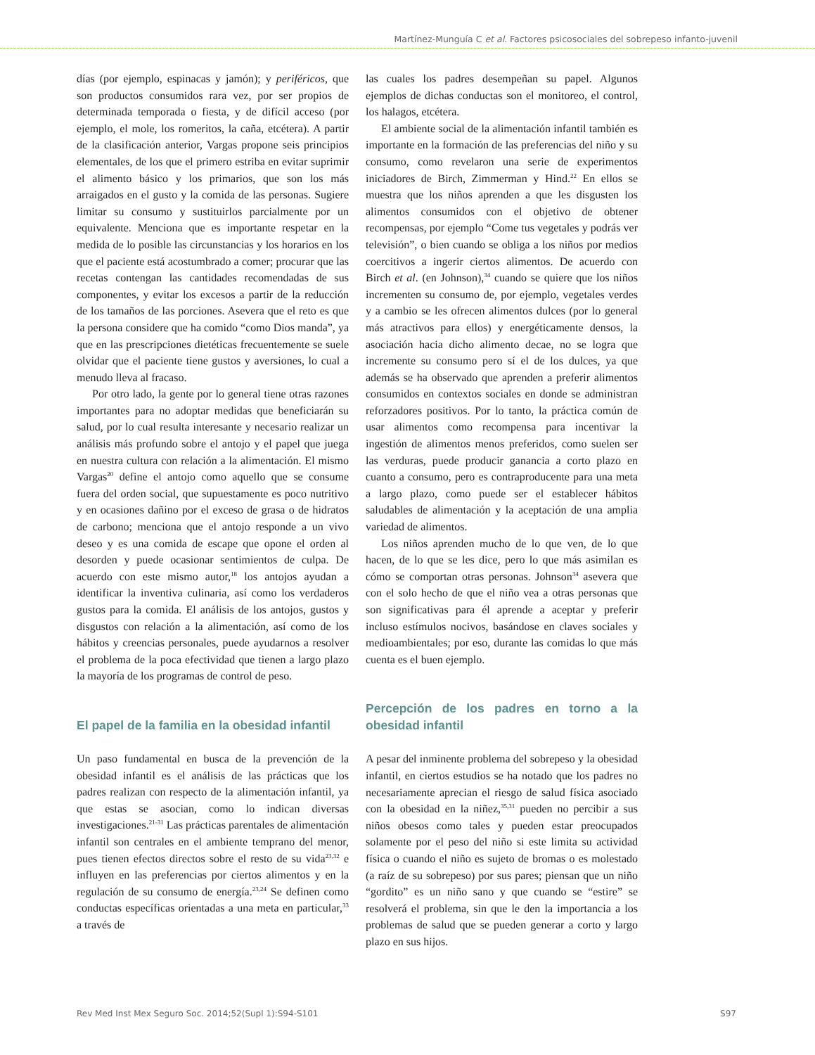Martínez-Munguía C et al. Factores psicosociales del sobrepeso infanto-juvenil
días (por ejemplo, espinacas y jamón); y periféricos, que son productos consumidos rara vez, por ser propios de determinada temporada o fiesta, y de difícil acceso (por ejemplo, el mole, los romeritos, la caña, etcétera). A partir de la clasificación anterior, Vargas propone seis principios elementales, de los que el primero estriba en evitar suprimir el alimento básico y los primarios, que son los más arraigados en el gusto y la comida de las personas. Sugiere limitar su consumo y sustituirlos parcialmente por un equivalente. Menciona que es importante respetar en la medida de lo posible las circunstancias y los horarios en los que el paciente está acostumbrado a comer; procurar que las recetas contengan las cantidades recomendadas de sus componentes, y evitar los excesos a partir de la reducción de los tamaños de las porciones. Asevera que el reto es que la persona considere que ha comido “como Dios manda”, ya que en las prescripciones dietéticas frecuentemente se suele olvidar que el paciente tiene gustos y aversiones, lo cual a menudo lleva al fracaso.
Por otro lado, la gente por lo general tiene otras razones importantes para no adoptar medidas que beneficiarán su salud, por lo cual resulta interesante y necesario realizar un análisis más profundo sobre el antojo y el papel que juega en nuestra cultura con relación a la alimentación. El mismo Vargas<sup>20</sup> define el antojo como aquello que se consume fuera del orden social, que supuestamente es poco nutritivo y en ocasiones dañino por el exceso de grasa o de hidratos de carbono; menciona que el antojo responde a un vivo deseo y es una comida de escape que opone el orden al desorden y puede ocasionar sentimientos de culpa. De acuerdo con este mismo autor,<sup>18</sup> los antojos ayudan a identificar la inventiva culinaria, así como los verdaderos gustos para la comida. El análisis de los antojos, gustos y disgustos con relación a la alimentación, así como de los hábitos y creencias personales, puede ayudarnos a resolver el problema de la poca efectividad que tienen a largo plazo la mayoría de los programas de control de peso.
El papel de la familia en la obesidad infantil
Un paso fundamental en busca de la prevención de la obesidad infantil es el análisis de las prácticas que los padres realizan con respecto de la alimentación infantil, ya que estas se asocian, como lo indican diversas investigaciones.<sup>21-31</sup> Las prácticas parentales de alimentación infantil son centrales en el ambiente temprano del menor, pues tienen efectos directos sobre el resto de su vida<sup>23,32</sup> e influyen en las preferencias por ciertos alimentos y en la regulación de su consumo de energía.<sup>23,24</sup> Se definen como conductas específicas orientadas a una meta en particular,<sup>33</sup> a través de
las cuales los padres desempeñan su papel. Algunos ejemplos de dichas conductas son el monitoreo, el control, los halagos, etcétera.
El ambiente social de la alimentación infantil también es importante en la formación de las preferencias del niño y su consumo, como revelaron una serie de experimentos iniciadores de Birch, Zimmerman y Hind.<sup>22</sup> En ellos se muestra que los niños aprenden a que les disgusten los alimentos consumidos con el objetivo de obtener recompensas, por ejemplo “Come tus vegetales y podrás ver televisión”, o bien cuando se obliga a los niños por medios coercitivos a ingerir ciertos alimentos. De acuerdo con Birch et al. (en Johnson),<sup>34</sup> cuando se quiere que los niños incrementen su consumo de, por ejemplo, vegetales verdes y a cambio se les ofrecen alimentos dulces (por lo general más atractivos para ellos) y energéticamente densos, la asociación hacia dicho alimento decae, no se logra que incremente su consumo pero sí el de los dulces, ya que además se ha observado que aprenden a preferir alimentos consumidos en contextos sociales en donde se administran reforzadores positivos. Por lo tanto, la práctica común de usar alimentos como recompensa para incentivar la ingestión de alimentos menos preferidos, como suelen ser las verduras, puede producir ganancia a corto plazo en cuanto a consumo, pero es contraproducente para una meta a largo plazo, como puede ser el establecer hábitos saludables de alimentación y la aceptación de una amplia variedad de alimentos.
Los niños aprenden mucho de lo que ven, de lo que hacen, de lo que se les dice, pero lo que más asimilan es cómo se comportan otras personas. Johnson<sup>34</sup> asevera que con el solo hecho de que el niño vea a otras personas que son significativas para él aprende a aceptar y preferir incluso estímulos nocivos, basándose en claves sociales y medioambientales; por eso, durante las comidas lo que más cuenta es el buen ejemplo.
Percepción de los padres en torno a la obesidad infantil
A pesar del inminente problema del sobrepeso y la obesidad infantil, en ciertos estudios se ha notado que los padres no necesariamente aprecian el riesgo de salud física asociado con la obesidad en la niñez,<sup>35,31</sup> pueden no percibir a sus niños obesos como tales y pueden estar preocupados solamente por el peso del niño si este limita su actividad física o cuando el niño es sujeto de bromas o es molestado (a raíz de su sobrepeso) por sus pares; piensan que un niño “gordito” es un niño sano y que cuando se “estire” se resolverá el problema, sin que le den la importancia a los problemas de salud que se pueden generar a corto y largo plazo en sus hijos.
Rev Med Inst Mex Seguro Soc. 2014;52(Supl 1):S94-S101 S97